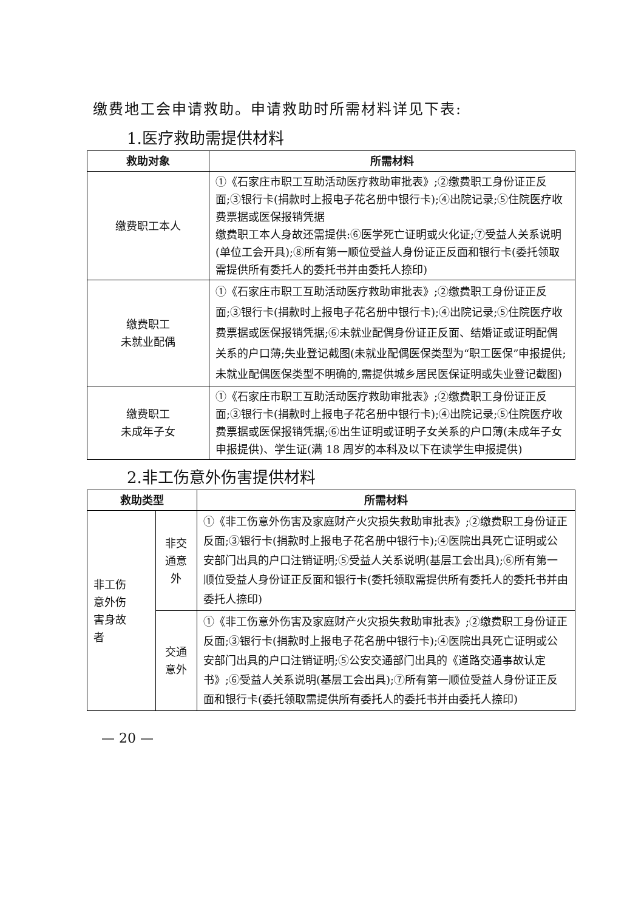缴费地工会申请救助。申请救助时所需材料详见下表:
1.医疗救助需提供材料
| 救助对象 | 所需材料 |
| --- | --- |
| 缴费职工本人 | ①《石家庄市职工互助活动医疗救助审批表》;②缴费职工身份证正反面;③银行卡(捐款时上报电子花名册中银行卡);④出院记录;⑤住院医疗收费票据或医保报销凭据 缴费职工本人身故还需提供:⑥医学死亡证明或火化证;⑦受益人关系说明(单位工会开具);⑧所有第一顺位受益人身份证正反面和银行卡(委托领取需提供所有委托人的委托书并由委托人捺印) |
| 缴费职工 未就业配偶 | ①《石家庄市职工互助活动医疗救助审批表》;②缴费职工身份证正反面;③银行卡(捐款时上报电子花名册中银行卡);④出院记录;⑤住院医疗收费票据或医保报销凭据;⑥未就业配偶身份证正反面、结婚证或证明配偶关系的户口薄;失业登记截图(未就业配偶医保类型为“职工医保”申报提供;未就业配偶医保类型不明确的,需提供城乡居民医保证明或失业登记截图) |
| 缴费职工 未成年子女 | ①《石家庄市职工互助活动医疗救助审批表》;②缴费职工身份证正反面;③银行卡(捐款时上报电子花名册中银行卡);④出院记录;⑤住院医疗收费票据或医保报销凭据;⑥出生证明或证明子女关系的户口薄(未成年子女申报提供)、学生证(满 18 周岁的本科及以下在读学生申报提供) |
2.非工伤意外伤害提供材料
| 救助类型 | | 所需材料 |
| --- | --- | --- |
| 非工伤 意外伤 害身故 者 | 非交 通意 外 | ①《非工伤意外伤害及家庭财产火灾损失救助审批表》;②缴费职工身份证正反面;③银行卡(捐款时上报电子花名册中银行卡);④医院出具死亡证明或公安部门出具的户口注销证明;⑤受益人关系说明(基层工会出具);⑥所有第一顺位受益人身份证正反面和银行卡(委托领取需提供所有委托人的委托书并由委托人捺印) |
| | 交通 意外 | ①《非工伤意外伤害及家庭财产火灾损失救助审批表》;②缴费职工身份证正反面;③银行卡(捐款时上报电子花名册中银行卡);④医院出具死亡证明或公安部门出具的户口注销证明;⑤公安交通部门出具的《道路交通事故认定书》;⑥受益人关系说明(基层工会出具);⑦所有第一顺位受益人身份证正反面和银行卡(委托领取需提供所有委托人的委托书并由委托人捺印) |
— 20 —